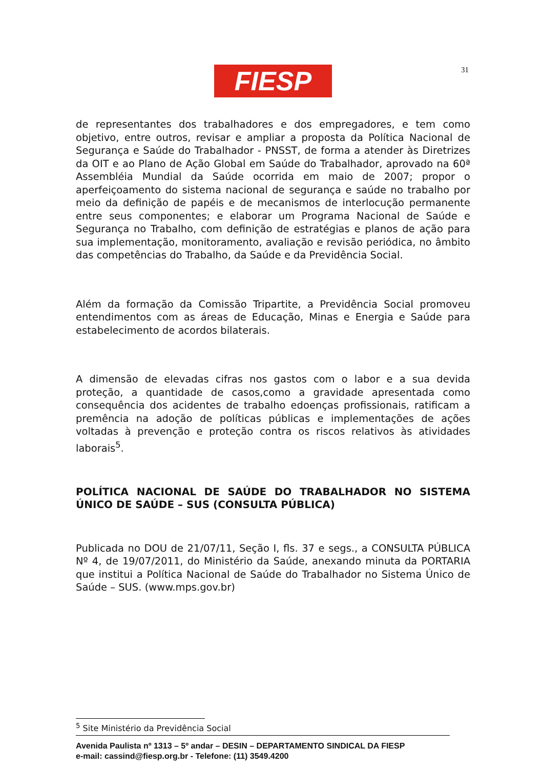FIESP 31
de representantes dos trabalhadores e dos empregadores, e tem como objetivo, entre outros, revisar e ampliar a proposta da Política Nacional de Segurança e Saúde do Trabalhador - PNSST, de forma a atender às Diretrizes da OIT e ao Plano de Ação Global em Saúde do Trabalhador, aprovado na 60ª Assembléia Mundial da Saúde ocorrida em maio de 2007; propor o aperfeiçoamento do sistema nacional de segurança e saúde no trabalho por meio da definição de papéis e de mecanismos de interlocução permanente entre seus componentes; e elaborar um Programa Nacional de Saúde e Segurança no Trabalho, com definição de estratégias e planos de ação para sua implementação, monitoramento, avaliação e revisão periódica, no âmbito das competências do Trabalho, da Saúde e da Previdência Social.
Além da formação da Comissão Tripartite, a Previdência Social promoveu entendimentos com as áreas de Educação, Minas e Energia e Saúde para estabelecimento de acordos bilaterais.
A dimensão de elevadas cifras nos gastos com o labor e a sua devida proteção, a quantidade de casos,como a gravidade apresentada como consequência dos acidentes de trabalho edoenças profissionais, ratificam a premência na adoção de políticas públicas e implementações de ações voltadas à prevenção e proteção contra os riscos relativos às atividades laborais<sup>5</sup>.
POLÍTICA NACIONAL DE SAÚDE DO TRABALHADOR NO SISTEMA ÚNICO DE SAÚDE – SUS (CONSULTA PÚBLICA)
Publicada no DOU de 21/07/11, Seção I, fls. 37 e segs., a CONSULTA PÚBLICA Nº 4, de 19/07/2011, do Ministério da Saúde, anexando minuta da PORTARIA que institui a Política Nacional de Saúde do Trabalhador no Sistema Único de Saúde – SUS. (www.mps.gov.br)
<sup>5</sup> Site Ministério da Previdência Social
Avenida Paulista nº 1313 – 5º andar – DESIN – DEPARTAMENTO SINDICAL DA FIESP
e-mail: cassind@fiesp.org.br - Telefone: (11) 3549.4200